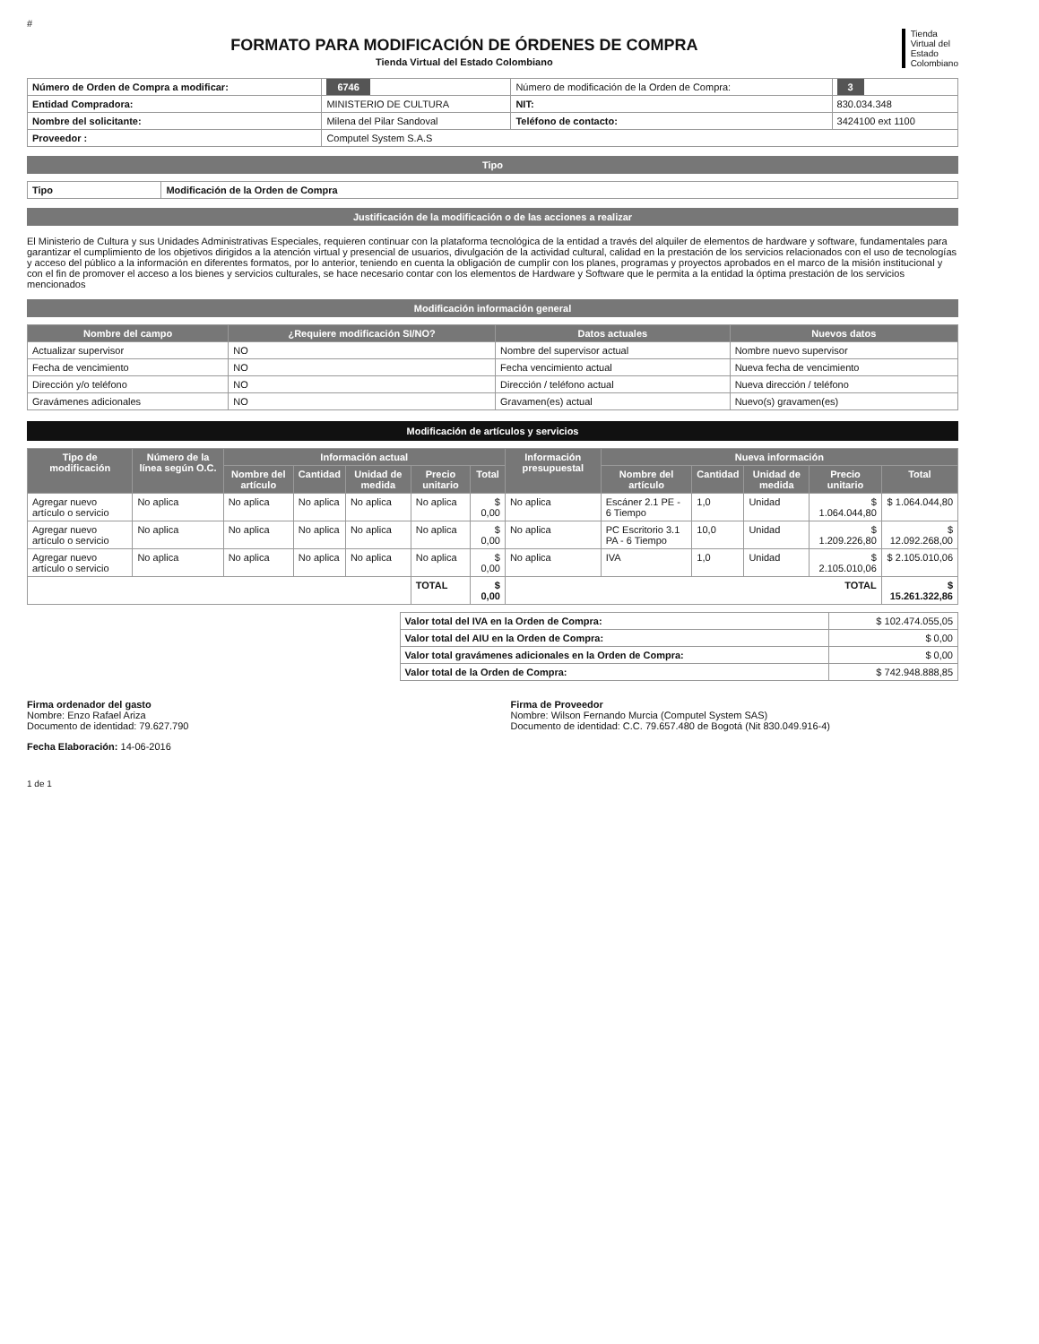#
Tienda
Virtual del
Estado
Colombiano
FORMATO PARA MODIFICACIÓN DE ÓRDENES DE COMPRA
Tienda Virtual del Estado Colombiano
| Número de Orden de Compra a modificar: | 6746 | Número de modificación de la Orden de Compra: | 3 |
| Entidad Compradora: | MINISTERIO DE CULTURA | NIT: | 830.034.348 |
| Nombre del solicitante: | Milena del Pilar Sandoval | Teléfono de contacto: | 3424100 ext 1100 |
| Proveedor : | Computel System S.A.S | | |
Tipo
| Tipo | Modificación de la Orden de Compra |
Justificación de la modificación o de las acciones a realizar
El Ministerio de Cultura y sus Unidades Administrativas Especiales, requieren continuar con la plataforma tecnológica de la entidad a través del alquiler de elementos de hardware y software, fundamentales para garantizar el cumplimiento de los objetivos dirigidos a la atención virtual y presencial de usuarios, divulgación de la actividad cultural, calidad en la prestación de los servicios relacionados con el uso de tecnologías y acceso del público a la información en diferentes formatos, por lo anterior, teniendo en cuenta la obligación de cumplir con los planes, programas y proyectos aprobados en el marco de la misión institucional y con el fin de promover el acceso a los bienes y servicios culturales, se hace necesario contar con los elementos de Hardware y Software que le permita a la entidad la óptima prestación de los servicios mencionados
Modificación información general
| Nombre del campo | ¿Requiere modificación SI/NO? | Datos actuales | Nuevos datos |
| --- | --- | --- | --- |
| Actualizar supervisor | NO | Nombre del supervisor actual | Nombre nuevo supervisor |
| Fecha de vencimiento | NO | Fecha vencimiento actual | Nueva fecha de vencimiento |
| Dirección y/o teléfono | NO | Dirección / teléfono actual | Nueva dirección / teléfono |
| Gravámenes adicionales | NO | Gravamen(es) actual | Nuevo(s) gravamen(es) |
Modificación de artículos y servicios
| Tipo de modificación | Número de la línea según O.C. | Información actual | | | | | Información presupuestal | Nueva información | | | | |
| --- | --- | --- | --- | --- | --- | --- | --- | --- | --- | --- | --- | --- |
| | | Nombre del artículo | Cantidad | Unidad de medida | Precio unitario | Total | | Nombre del artículo | Cantidad | Unidad de medida | Precio unitario | Total |
| Agregar nuevo artículo o servicio | No aplica | No aplica | No aplica | No aplica | No aplica | $ 0,00 | No aplica | Escáner 2.1 PE - 6 Tiempo | 1,0 | Unidad | $ 1.064.044,80 | $ 1.064.044,80 |
| Agregar nuevo artículo o servicio | No aplica | No aplica | No aplica | No aplica | No aplica | $ 0,00 | No aplica | PC Escritorio 3.1 PA - 6 Tiempo | 10,0 | Unidad | $ 1.209.226,80 | $ 12.092.268,00 |
| Agregar nuevo artículo o servicio | No aplica | No aplica | No aplica | No aplica | No aplica | $ 0,00 | No aplica | IVA | 1,0 | Unidad | $ 2.105.010,06 | $ 2.105.010,06 |
| | | | | | TOTAL | $ 0,00 | TOTAL | | | | | $ 15.261.322,86 |
| Valor total del IVA en la Orden de Compra: | $ 102.474.055,05 |
| Valor total del AIU en la Orden de Compra: | $ 0,00 |
| Valor total gravámenes adicionales en la Orden de Compra: | $ 0,00 |
| Valor total de la Orden de Compra: | $ 742.948.888,85 |
Firma ordenador del gasto
Nombre: Enzo Rafael Ariza
Documento de identidad: 79.627.790
Firma de Proveedor
Nombre: Wilson Fernando Murcia (Computel System SAS)
Documento de identidad: C.C. 79.657.480 de Bogotá (Nit 830.049.916-4)
Fecha Elaboración: 14-06-2016
1 de 1